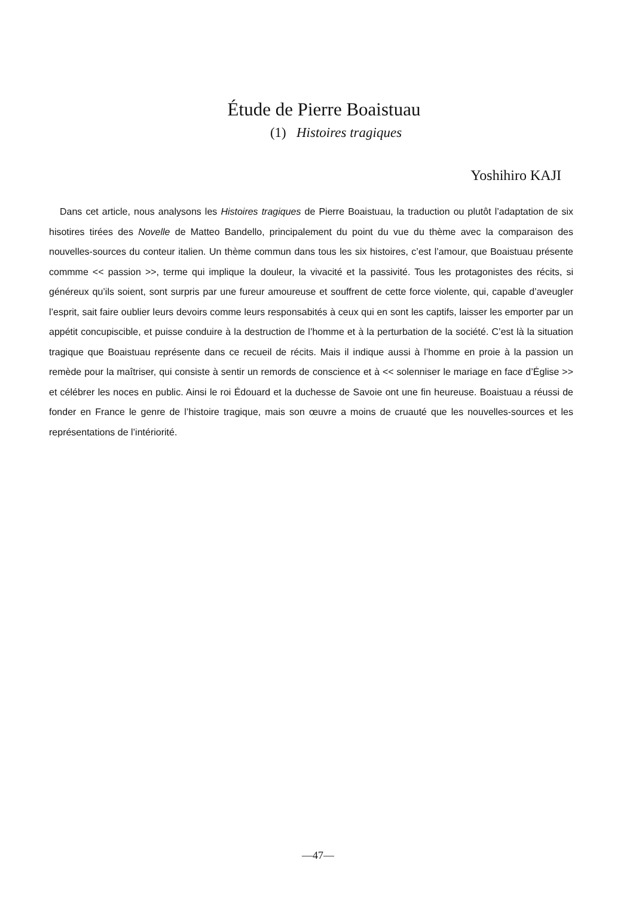Étude de Pierre Boaistuau
(1) Histoires tragiques
Yoshihiro KAJI
Dans cet article, nous analysons les Histoires tragiques de Pierre Boaistuau, la traduction ou plutôt l’adaptation de six hisotires tirées des Novelle de Matteo Bandello, principalement du point du vue du thème avec la comparaison des nouvelles-sources du conteur italien. Un thème commun dans tous les six histoires, c’est l’amour, que Boaistuau présente commme << passion >>, terme qui implique la douleur, la vivacité et la passivité. Tous les protagonistes des récits, si généreux qu’ils soient, sont surpris par une fureur amoureuse et souffrent de cette force violente, qui, capable d’aveugler l’esprit, sait faire oublier leurs devoirs comme leurs responsabités à ceux qui en sont les captifs, laisser les emporter par un appétit concupiscible, et puisse conduire à la destruction de l’homme et à la perturbation de la société. C’est là la situation tragique que Boaistuau représente dans ce recueil de récits. Mais il indique aussi à l’homme en proie à la passion un remède pour la maîtriser, qui consiste à sentir un remords de conscience et à << solenniser le mariage en face d’Église >> et célébrer les noces en public. Ainsi le roi Édouard et la duchesse de Savoie ont une fin heureuse. Boaistuau a réussi de fonder en France le genre de l’histoire tragique, mais son œuvre a moins de cruauté que les nouvelles-sources et les représentations de l’intériorité.
—47—